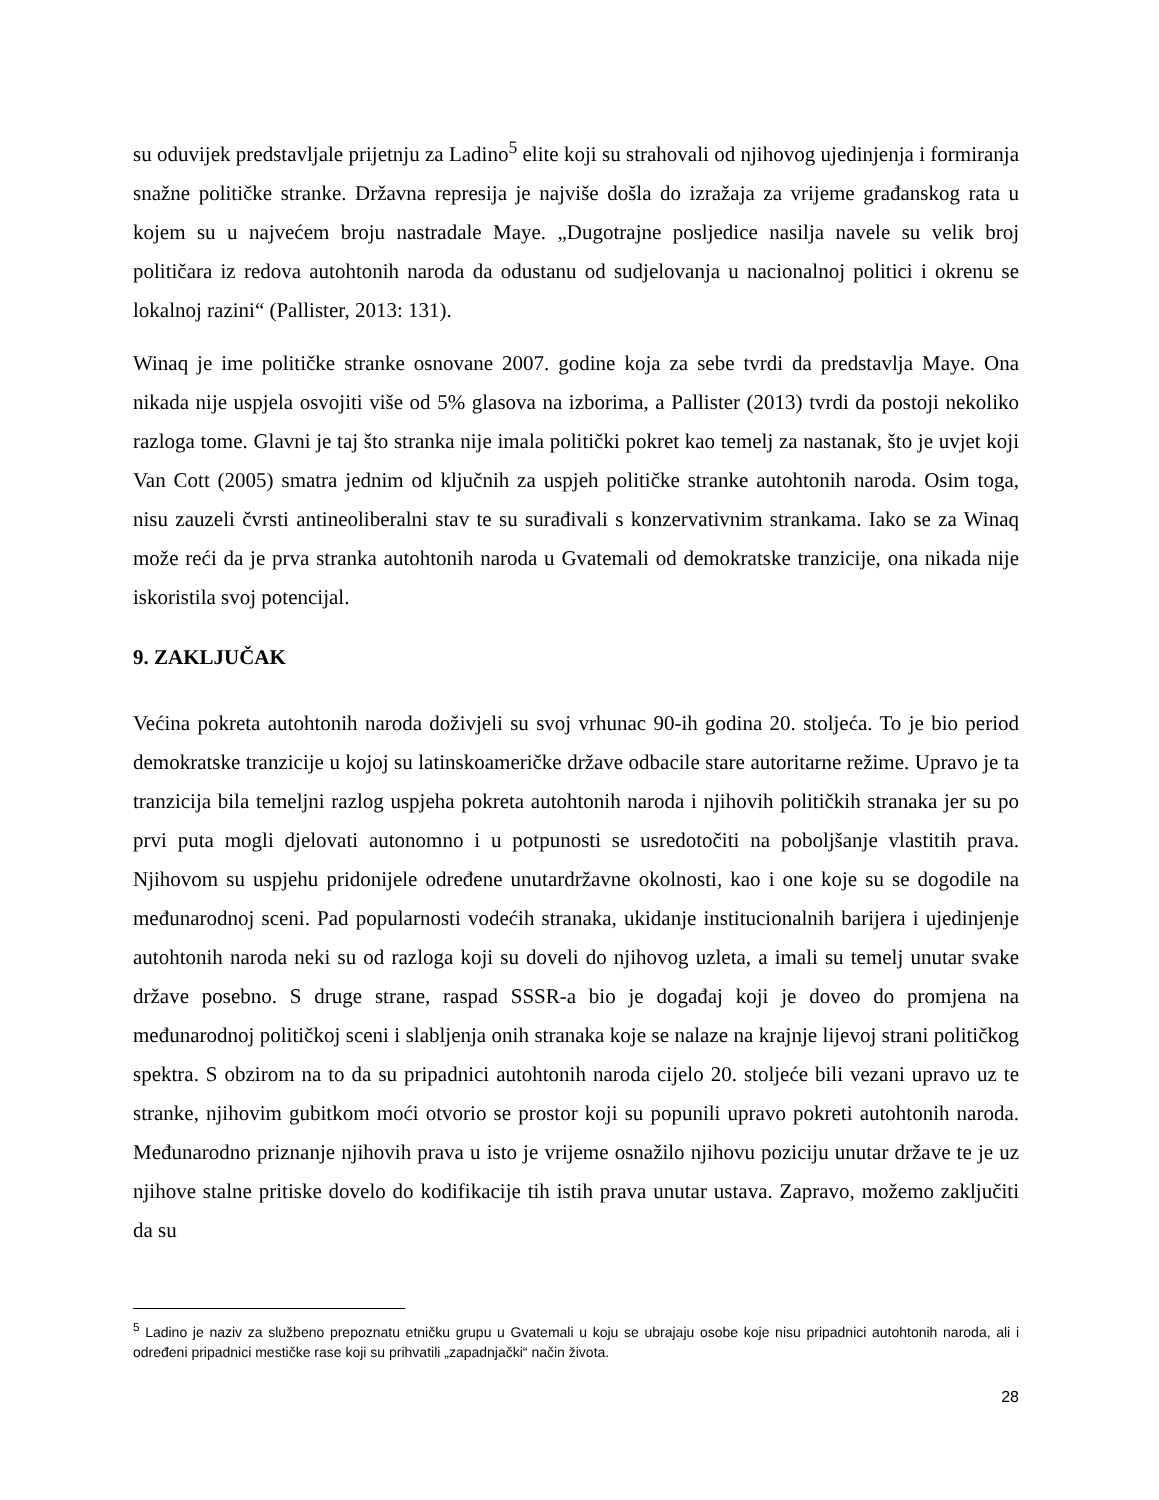su oduvijek predstavljale prijetnju za Ladino<sup>5</sup> elite koji su strahovali od njihovog ujedinjenja i formiranja snažne političke stranke. Državna represija je najviše došla do izražaja za vrijeme građanskog rata u kojem su u najvećem broju nastradale Maye. „Dugotrajne posljedice nasilja navele su velik broj političara iz redova autohtonih naroda da odustanu od sudjelovanja u nacionalnoj politici i okrenu se lokalnoj razini“ (Pallister, 2013: 131).
Winaq je ime političke stranke osnovane 2007. godine koja za sebe tvrdi da predstavlja Maye. Ona nikada nije uspjela osvojiti više od 5% glasova na izborima, a Pallister (2013) tvrdi da postoji nekoliko razloga tome. Glavni je taj što stranka nije imala politički pokret kao temelj za nastanak, što je uvjet koji Van Cott (2005) smatra jednim od ključnih za uspjeh političke stranke autohtonih naroda. Osim toga, nisu zauzeli čvrsti antineoliberalni stav te su surađivali s konzervativnim strankama. Iako se za Winaq može reći da je prva stranka autohtonih naroda u Gvatemali od demokratske tranzicije, ona nikada nije iskoristila svoj potencijal.
9. ZAKLJUČAK
Većina pokreta autohtonih naroda doživjeli su svoj vrhunac 90-ih godina 20. stoljeća. To je bio period demokratske tranzicije u kojoj su latinskoameričke države odbacile stare autoritarne režime. Upravo je ta tranzicija bila temeljni razlog uspjeha pokreta autohtonih naroda i njihovih političkih stranaka jer su po prvi puta mogli djelovati autonomno i u potpunosti se usredotočiti na poboljšanje vlastitih prava. Njihovom su uspjehu pridonijele određene unutardržavne okolnosti, kao i one koje su se dogodile na međunarodnoj sceni. Pad popularnosti vodećih stranaka, ukidanje institucionalnih barijera i ujedinjenje autohtonih naroda neki su od razloga koji su doveli do njihovog uzleta, a imali su temelj unutar svake države posebno. S druge strane, raspad SSSR-a bio je događaj koji je doveo do promjena na međunarodnoj političkoj sceni i slabljenja onih stranaka koje se nalaze na krajnje lijevoj strani političkog spektra. S obzirom na to da su pripadnici autohtonih naroda cijelo 20. stoljeće bili vezani upravo uz te stranke, njihovim gubitkom moći otvorio se prostor koji su popunili upravo pokreti autohtonih naroda. Međunarodno priznanje njihovih prava u isto je vrijeme osnažilo njihovu poziciju unutar države te je uz njihove stalne pritiske dovelo do kodifikacije tih istih prava unutar ustava. Zapravo, možemo zaključiti da su
<sup>5</sup> Ladino je naziv za službeno prepoznatu etničku grupu u Gvatemali u koju se ubrajaju osobe koje nisu pripadnici autohtonih naroda, ali i određeni pripadnici mestičke rase koji su prihvatili „zapadnjački“ način života.
28